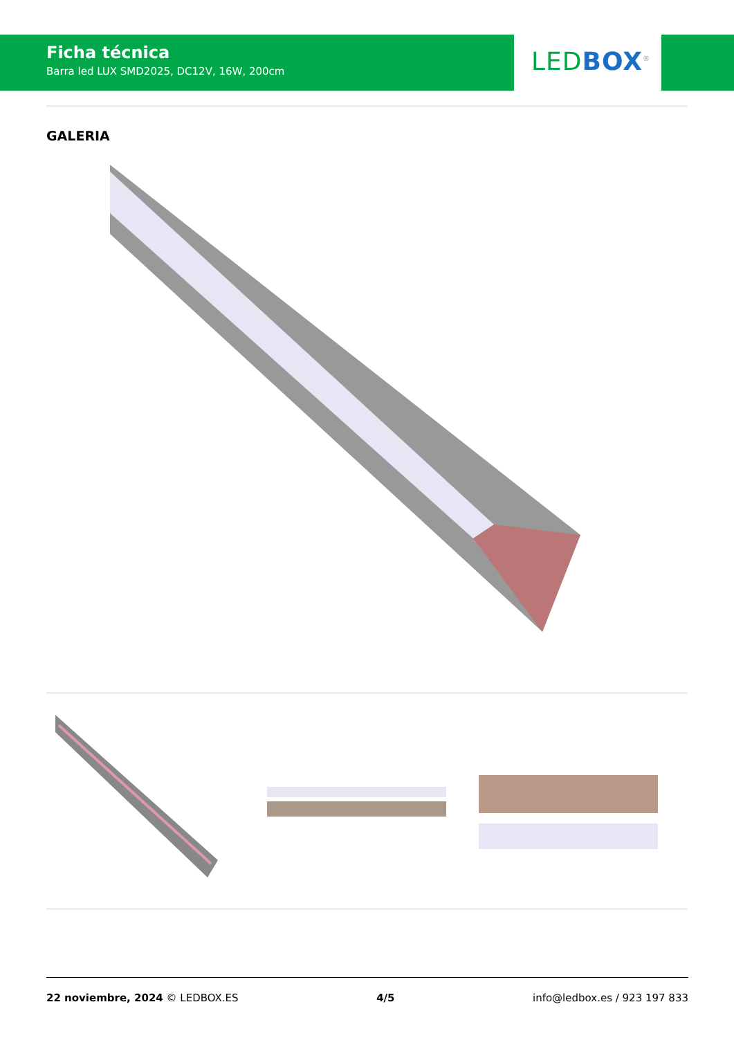Ficha técnica
Barra led LUX SMD2025, DC12V, 16W, 200cm
LED BOX<sup>®</sup>
GALERIA
22 noviembre, 2024 © LEDBOX.ES 4/5 info@ledbox.es / 923 197 833